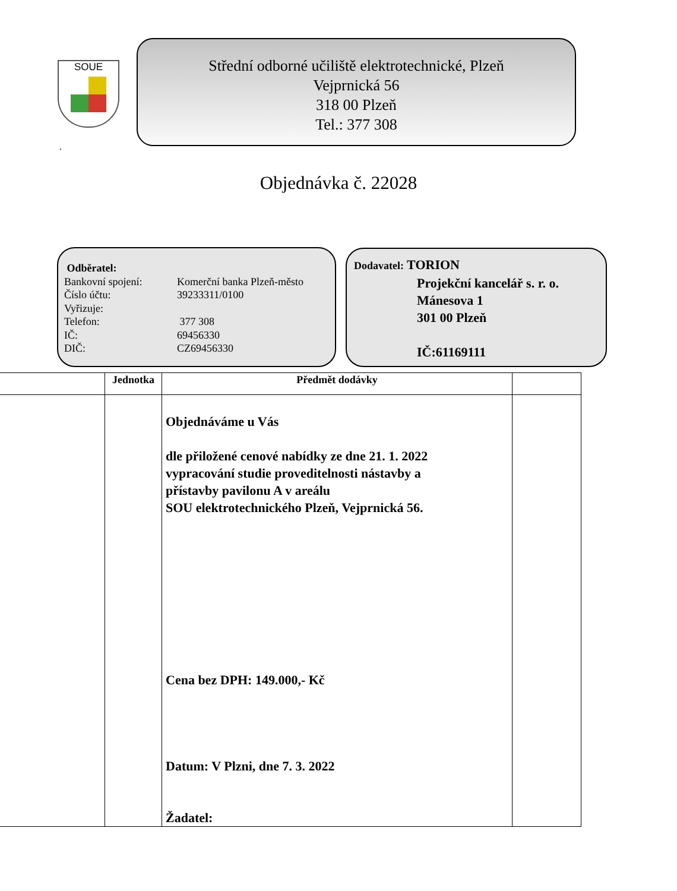SOUE
.
Střední odborné učiliště elektrotechnické, Plzeň
Vejprnická 56
318 00 Plzeň
Tel.: 377 308
Objednávka č. 22028
Odběratel:
| Bankovní spojení: | Komerční banka Plzeň-město |
| Číslo účtu: | 39233311/0100 |
| Vyřizuje: | |
| Telefon: | 377 308 |
| IČ: | 69456330 |
| DIČ: | CZ69456330 |
Dodavatel: TORION
Projekční kancelář s. r. o.
Mánesova 1
301 00 Plzeň
IČ:61169111
| | Jednotka | Předmět dodávky | |
| --- | --- | --- | --- |
| | | Objednáváme u Vás dle přiložené cenové nabídky ze dne 21. 1. 2022 vypracování studie proveditelnosti nástavby a přístavby pavilonu A v areálu SOU elektrotechnického Plzeň, Vejprnická 56. Cena bez DPH: 149.000,- Kč Datum: V Plzni, dne 7. 3. 2022 Žadatel: | |